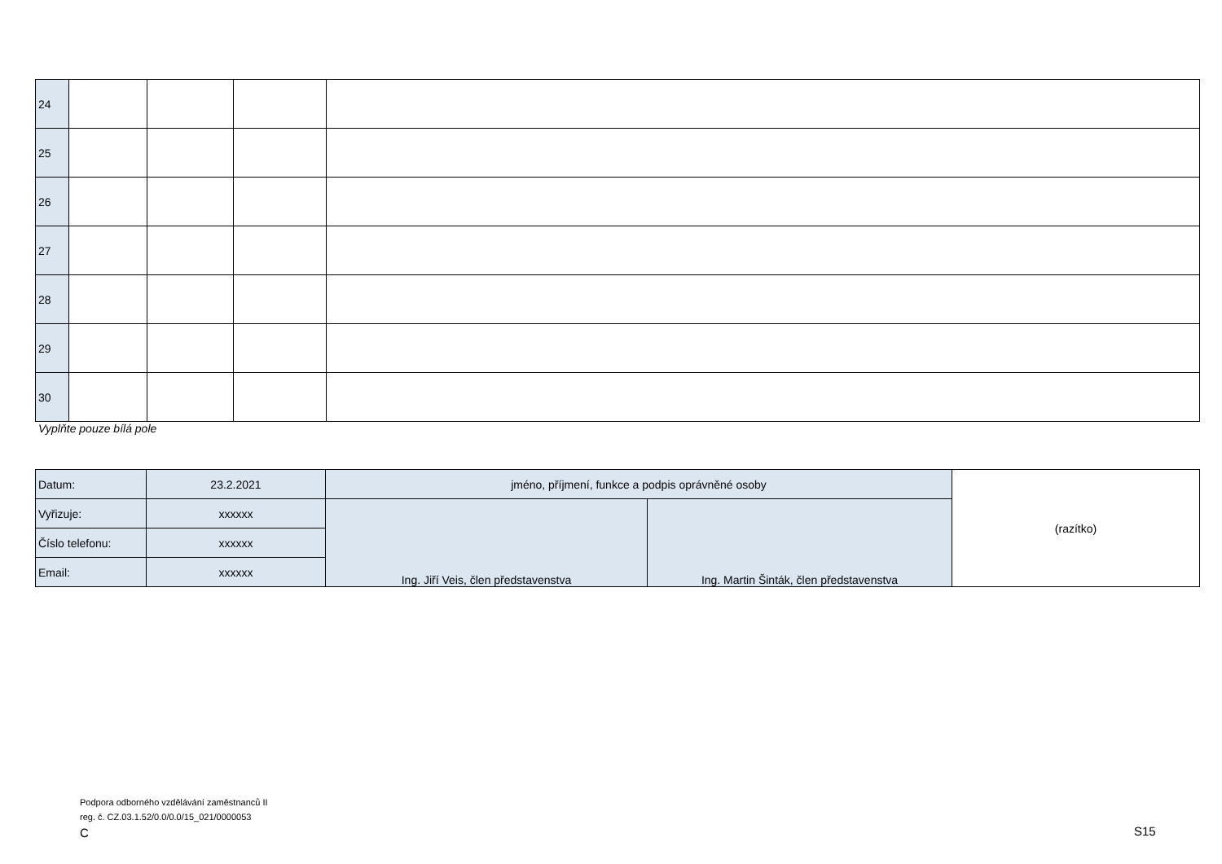| 24 | | | | |
| 25 | | | | |
| 26 | | | | |
| 27 | | | | |
| 28 | | | | |
| 29 | | | | |
| 30 | | | | |
Vyplňte pouze bílá pole
| Datum: | 23.2.2021 | jméno, příjmení, funkce a podpis oprávněné osoby | | (razítko) |
| Vyřizuje: | xxxxxx | Ing. Jiří Veis, člen představenstva | Ing. Martin Šinták, člen představenstva | |
| Číslo telefonu: | xxxxxx | | | |
| Email: | xxxxxx | | | |
Podpora odborného vzdělávání zaměstnanců II
reg. č. CZ.03.1.52/0.0/0.0/15_021/0000053
C S15